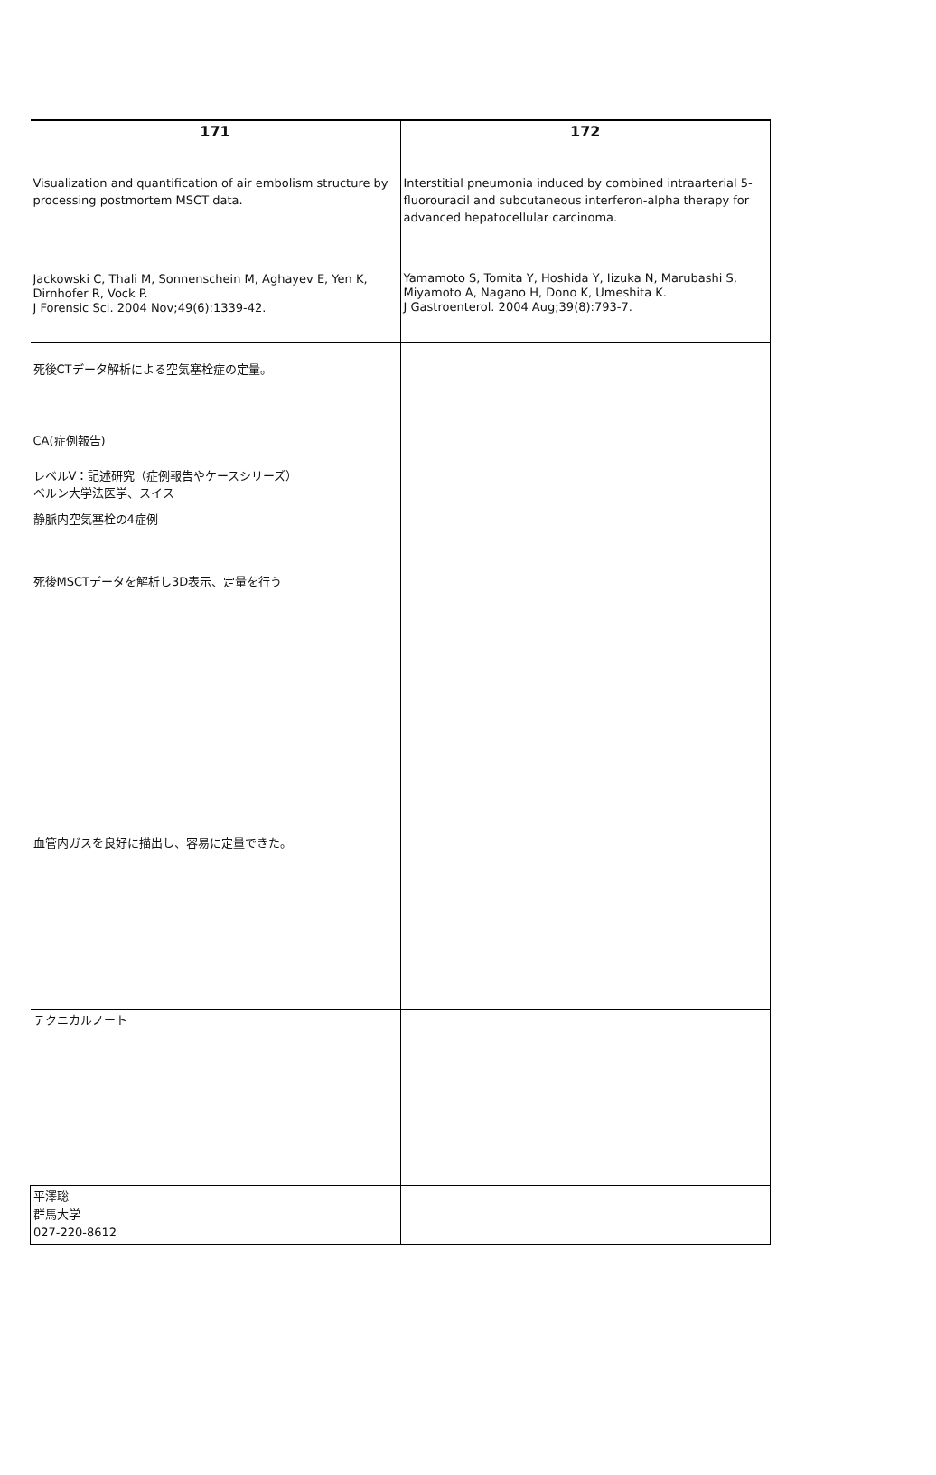| 171 Visualization and quantification of air embolism structure by processing postmortem MSCT data. Jackowski C, Thali M, Sonnenschein M, Aghayev E, Yen K, Dirnhofer R, Vock P. J Forensic Sci. 2004 Nov;49(6):1339-42. | 172 Interstitial pneumonia induced by combined intraarterial 5-fluorouracil and subcutaneous interferon-alpha therapy for advanced hepatocellular carcinoma. Yamamoto S, Tomita Y, Hoshida Y, Iizuka N, Marubashi S, Miyamoto A, Nagano H, Dono K, Umeshita K. J Gastroenterol. 2004 Aug;39(8):793-7. |
| 死後CTデータ解析による空気塞栓症の定量。 CA(症例報告) レベルⅤ：記述研究（症例報告やケースシリーズ） ベルン大学法医学、スイス 静脈内空気塞栓の4症例 死後MSCTデータを解析し3D表示、定量を行う 血管内ガスを良好に描出し、容易に定量できた。 | |
| テクニカルノート | |
| 平澤聡 群馬大学 027-220-8612 | |